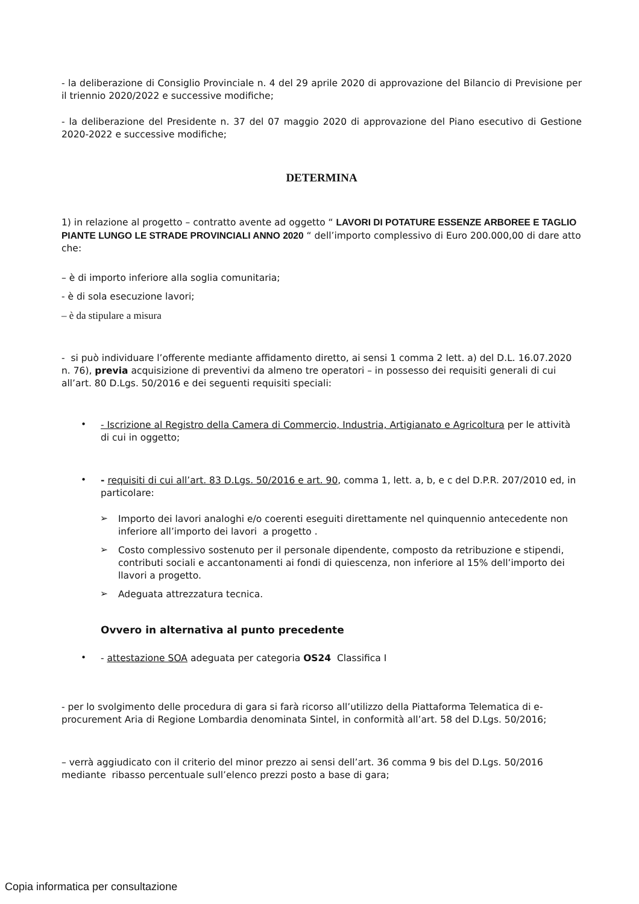- la deliberazione di Consiglio Provinciale n. 4 del 29 aprile 2020 di approvazione del Bilancio di Previsione per il triennio 2020/2022 e successive modifiche;
- la deliberazione del Presidente n. 37 del 07 maggio 2020 di approvazione del Piano esecutivo di Gestione 2020-2022 e successive modifiche;
DETERMINA
1) in relazione al progetto – contratto avente ad oggetto “ LAVORI DI POTATURE ESSENZE ARBOREE E TAGLIO PIANTE LUNGO LE STRADE PROVINCIALI ANNO 2020 “ dell’importo complessivo di Euro 200.000,00 di dare atto che:
– è di importo inferiore alla soglia comunitaria;
- è di sola esecuzione lavori;
– è da stipulare a misura
- si può individuare l’offerente mediante affidamento diretto, ai sensi 1 comma 2 lett. a) del D.L. 16.07.2020 n. 76), previa acquisizione di preventivi da almeno tre operatori – in possesso dei requisiti generali di cui all’art. 80 D.Lgs. 50/2016 e dei seguenti requisiti speciali:
•
- Iscrizione al Registro della Camera di Commercio, Industria, Artigianato e Agricoltura per le attività di cui in oggetto;
•
- requisiti di cui all’art. 83 D.Lgs. 50/2016 e art. 90, comma 1, lett. a, b, e c del D.P.R. 207/2010 ed, in particolare:
➢
Importo dei lavori analoghi e/o coerenti eseguiti direttamente nel quinquennio antecedente non inferiore all’importo dei lavori a progetto .
➢
Costo complessivo sostenuto per il personale dipendente, composto da retribuzione e stipendi, contributi sociali e accantonamenti ai fondi di quiescenza, non inferiore al 15% dell’importo dei llavori a progetto.
➢
Adeguata attrezzatura tecnica.
Ovvero in alternativa al punto precedente
•
- attestazione SOA adeguata per categoria OS24 Classifica I
- per lo svolgimento delle procedura di gara si farà ricorso all’utilizzo della Piattaforma Telematica di e-procurement Aria di Regione Lombardia denominata Sintel, in conformità all’art. 58 del D.Lgs. 50/2016;
– verrà aggiudicato con il criterio del minor prezzo ai sensi dell’art. 36 comma 9 bis del D.Lgs. 50/2016 mediante ribasso percentuale sull’elenco prezzi posto a base di gara;
Copia informatica per consultazione